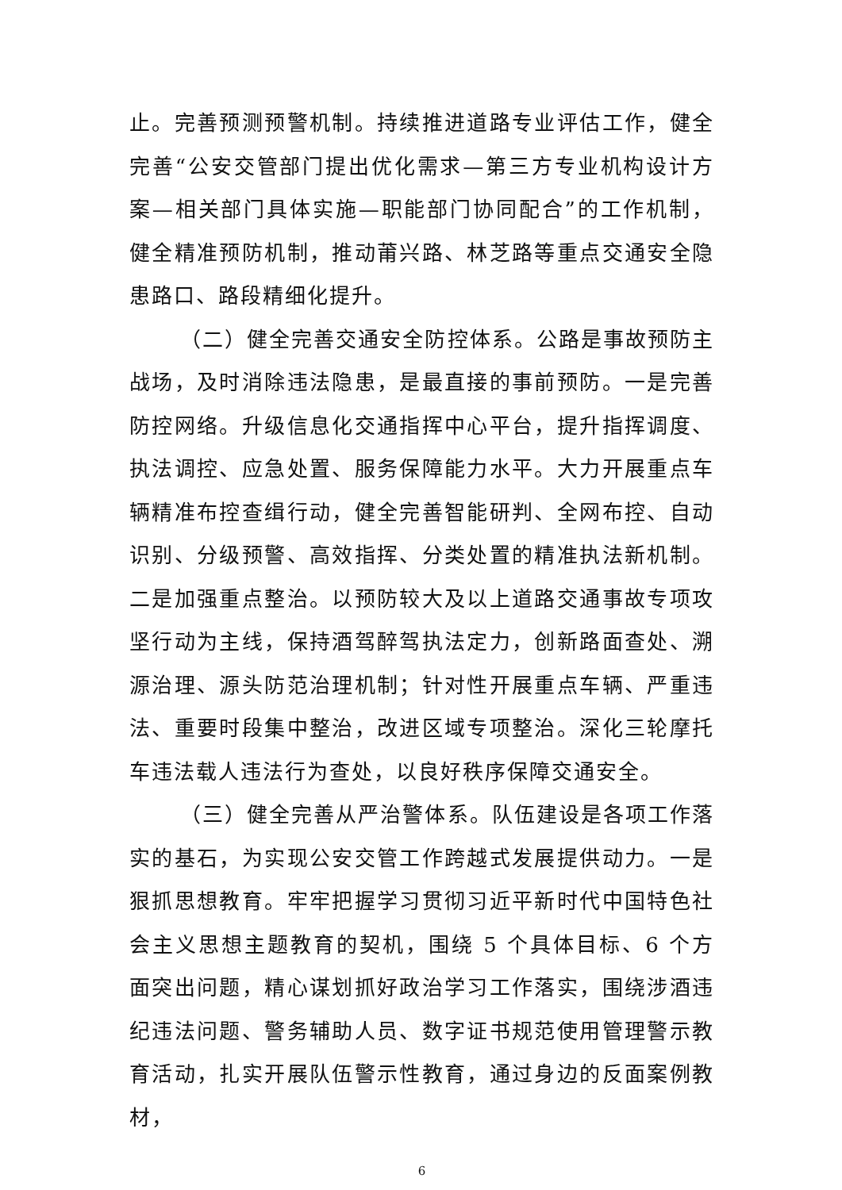止。完善预测预警机制。持续推进道路专业评估工作，健全完善“公安交管部门提出优化需求—第三方专业机构设计方案—相关部门具体实施—职能部门协同配合”的工作机制，健全精准预防机制，推动莆兴路、林芝路等重点交通安全隐患路口、路段精细化提升。
（二）健全完善交通安全防控体系。公路是事故预防主战场，及时消除违法隐患，是最直接的事前预防。一是完善防控网络。升级信息化交通指挥中心平台，提升指挥调度、执法调控、应急处置、服务保障能力水平。大力开展重点车辆精准布控查缉行动，健全完善智能研判、全网布控、自动识别、分级预警、高效指挥、分类处置的精准执法新机制。二是加强重点整治。以预防较大及以上道路交通事故专项攻坚行动为主线，保持酒驾醉驾执法定力，创新路面查处、溯源治理、源头防范治理机制；针对性开展重点车辆、严重违法、重要时段集中整治，改进区域专项整治。深化三轮摩托车违法载人违法行为查处，以良好秩序保障交通安全。
（三）健全完善从严治警体系。队伍建设是各项工作落实的基石，为实现公安交管工作跨越式发展提供动力。一是狠抓思想教育。牢牢把握学习贯彻习近平新时代中国特色社会主义思想主题教育的契机，围绕 5 个具体目标、6 个方面突出问题，精心谋划抓好政治学习工作落实，围绕涉酒违纪违法问题、警务辅助人员、数字证书规范使用管理警示教育活动，扎实开展队伍警示性教育，通过身边的反面案例教材，
6